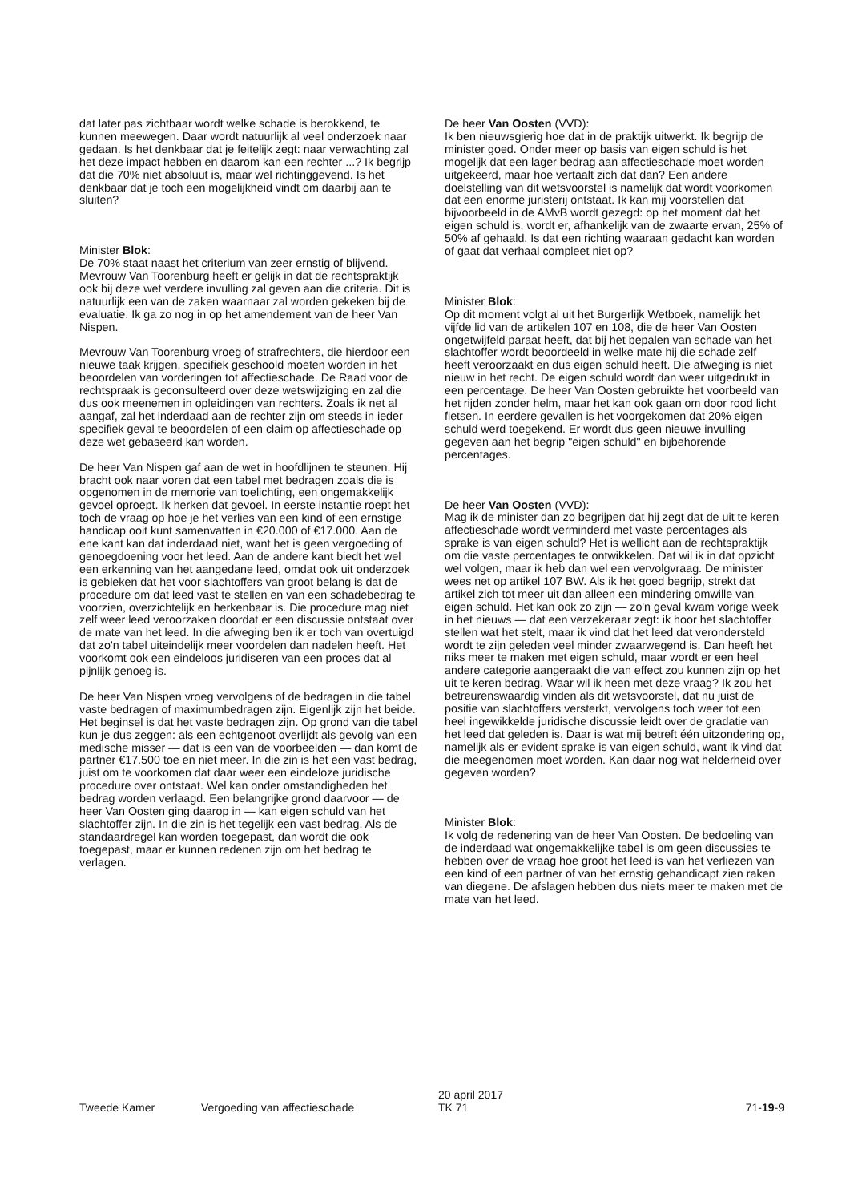dat later pas zichtbaar wordt welke schade is berokkend, te kunnen meewegen. Daar wordt natuurlijk al veel onderzoek naar gedaan. Is het denkbaar dat je feitelijk zegt: naar verwachting zal het deze impact hebben en daarom kan een rechter ...? Ik begrijp dat die 70% niet absoluut is, maar wel richtinggevend. Is het denkbaar dat je toch een mogelijkheid vindt om daarbij aan te sluiten?
Minister Blok:
De 70% staat naast het criterium van zeer ernstig of blijvend. Mevrouw Van Toorenburg heeft er gelijk in dat de rechtspraktijk ook bij deze wet verdere invulling zal geven aan die criteria. Dit is natuurlijk een van de zaken waarnaar zal worden gekeken bij de evaluatie. Ik ga zo nog in op het amendement van de heer Van Nispen.
Mevrouw Van Toorenburg vroeg of strafrechters, die hierdoor een nieuwe taak krijgen, specifiek geschoold moeten worden in het beoordelen van vorderingen tot affectieschade. De Raad voor de rechtspraak is geconsulteerd over deze wetswijziging en zal die dus ook meenemen in opleidingen van rechters. Zoals ik net al aangaf, zal het inderdaad aan de rechter zijn om steeds in ieder specifiek geval te beoordelen of een claim op affectieschade op deze wet gebaseerd kan worden.
De heer Van Nispen gaf aan de wet in hoofdlijnen te steunen. Hij bracht ook naar voren dat een tabel met bedragen zoals die is opgenomen in de memorie van toelichting, een ongemakkelijk gevoel oproept. Ik herken dat gevoel. In eerste instantie roept het toch de vraag op hoe je het verlies van een kind of een ernstige handicap ooit kunt samenvatten in €20.000 of €17.000. Aan de ene kant kan dat inderdaad niet, want het is geen vergoeding of genoegdoening voor het leed. Aan de andere kant biedt het wel een erkenning van het aangedane leed, omdat ook uit onderzoek is gebleken dat het voor slachtoffers van groot belang is dat de procedure om dat leed vast te stellen en van een schadebedrag te voorzien, overzichtelijk en herkenbaar is. Die procedure mag niet zelf weer leed veroorzaken doordat er een discussie ontstaat over de mate van het leed. In die afweging ben ik er toch van overtuigd dat zo'n tabel uiteindelijk meer voordelen dan nadelen heeft. Het voorkomt ook een eindeloos juridiseren van een proces dat al pijnlijk genoeg is.
De heer Van Nispen vroeg vervolgens of de bedragen in die tabel vaste bedragen of maximumbedragen zijn. Eigenlijk zijn het beide. Het beginsel is dat het vaste bedragen zijn. Op grond van die tabel kun je dus zeggen: als een echtgenoot overlijdt als gevolg van een medische misser — dat is een van de voorbeelden — dan komt de partner €17.500 toe en niet meer. In die zin is het een vast bedrag, juist om te voorkomen dat daar weer een eindeloze juridische procedure over ontstaat. Wel kan onder omstandigheden het bedrag worden verlaagd. Een belangrijke grond daarvoor — de heer Van Oosten ging daarop in — kan eigen schuld van het slachtoffer zijn. In die zin is het tegelijk een vast bedrag. Als de standaardregel kan worden toegepast, dan wordt die ook toegepast, maar er kunnen redenen zijn om het bedrag te verlagen.
De heer Van Oosten (VVD):
Ik ben nieuwsgierig hoe dat in de praktijk uitwerkt. Ik begrijp de minister goed. Onder meer op basis van eigen schuld is het mogelijk dat een lager bedrag aan affectieschade moet worden uitgekeerd, maar hoe vertaalt zich dat dan? Een andere doelstelling van dit wetsvoorstel is namelijk dat wordt voorkomen dat een enorme juristerij ontstaat. Ik kan mij voorstellen dat bijvoorbeeld in de AMvB wordt gezegd: op het moment dat het eigen schuld is, wordt er, afhankelijk van de zwaarte ervan, 25% of 50% af gehaald. Is dat een richting waaraan gedacht kan worden of gaat dat verhaal compleet niet op?
Minister Blok:
Op dit moment volgt al uit het Burgerlijk Wetboek, namelijk het vijfde lid van de artikelen 107 en 108, die de heer Van Oosten ongetwijfeld paraat heeft, dat bij het bepalen van schade van het slachtoffer wordt beoordeeld in welke mate hij die schade zelf heeft veroorzaakt en dus eigen schuld heeft. Die afweging is niet nieuw in het recht. De eigen schuld wordt dan weer uitgedrukt in een percentage. De heer Van Oosten gebruikte het voorbeeld van het rijden zonder helm, maar het kan ook gaan om door rood licht fietsen. In eerdere gevallen is het voorgekomen dat 20% eigen schuld werd toegekend. Er wordt dus geen nieuwe invulling gegeven aan het begrip "eigen schuld" en bijbehorende percentages.
De heer Van Oosten (VVD):
Mag ik de minister dan zo begrijpen dat hij zegt dat de uit te keren affectieschade wordt verminderd met vaste percentages als sprake is van eigen schuld? Het is wellicht aan de rechtspraktijk om die vaste percentages te ontwikkelen. Dat wil ik in dat opzicht wel volgen, maar ik heb dan wel een vervolgvraag. De minister wees net op artikel 107 BW. Als ik het goed begrijp, strekt dat artikel zich tot meer uit dan alleen een mindering omwille van eigen schuld. Het kan ook zo zijn — zo'n geval kwam vorige week in het nieuws — dat een verzekeraar zegt: ik hoor het slachtoffer stellen wat het stelt, maar ik vind dat het leed dat verondersteld wordt te zijn geleden veel minder zwaarwegend is. Dan heeft het niks meer te maken met eigen schuld, maar wordt er een heel andere categorie aangeraakt die van effect zou kunnen zijn op het uit te keren bedrag. Waar wil ik heen met deze vraag? Ik zou het betreurenswaardig vinden als dit wetsvoorstel, dat nu juist de positie van slachtoffers versterkt, vervolgens toch weer tot een heel ingewikkelde juridische discussie leidt over de gradatie van het leed dat geleden is. Daar is wat mij betreft één uitzondering op, namelijk als er evident sprake is van eigen schuld, want ik vind dat die meegenomen moet worden. Kan daar nog wat helderheid over gegeven worden?
Minister Blok:
Ik volg de redenering van de heer Van Oosten. De bedoeling van de inderdaad wat ongemakkelijke tabel is om geen discussies te hebben over de vraag hoe groot het leed is van het verliezen van een kind of een partner of van het ernstig gehandicapt zien raken van diegene. De afslagen hebben dus niets meer te maken met de mate van het leed.
Tweede Kamer Vergoeding van affectieschade
20 april 2017
TK 71
71-19-9